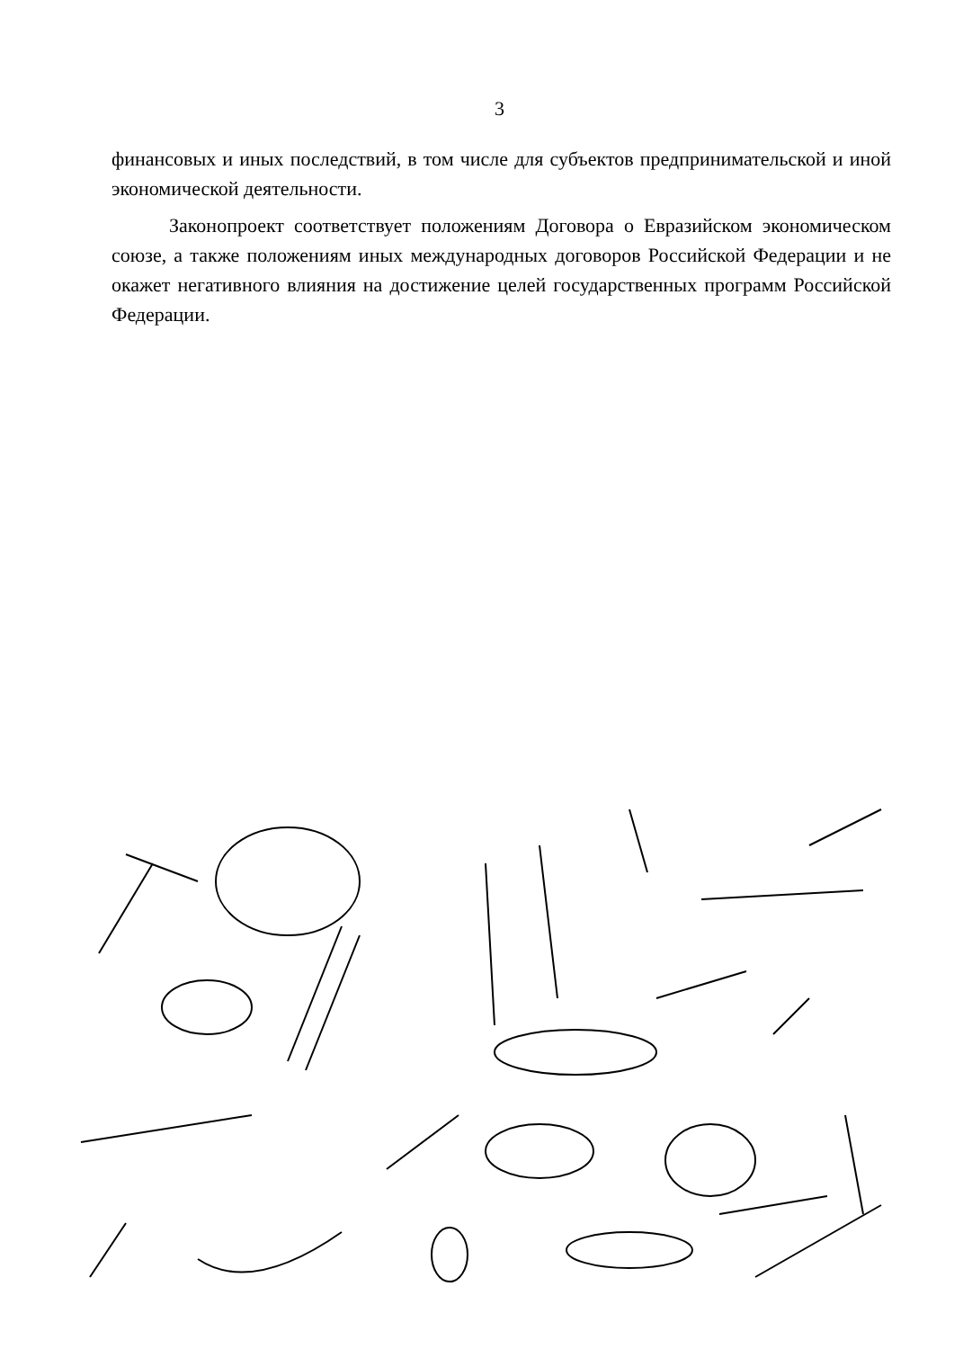3
финансовых и иных последствий, в том числе для субъектов предпринимательской и иной экономической деятельности.
Законопроект соответствует положениям Договора о Евразийском экономическом союзе, а также положениям иных международных договоров Российской Федерации и не окажет негативного влияния на достижение целей государственных программ Российской Федерации.